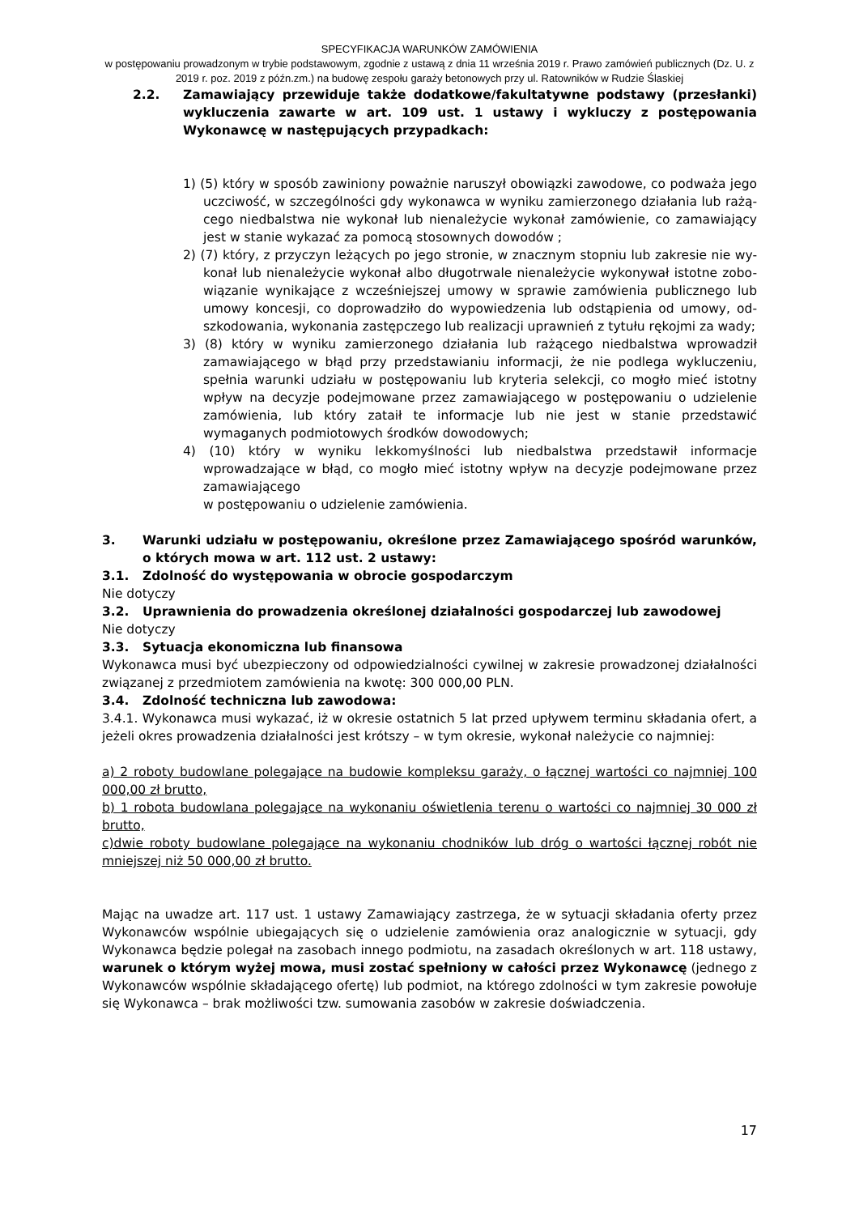SPECYFIKACJA WARUNKÓW ZAMÓWIENIA
w postępowaniu prowadzonym w trybie podstawowym, zgodnie z ustawą z dnia 11 września 2019 r. Prawo zamówień publicznych (Dz. U. z 2019 r. poz. 2019 z późn.zm.) na budowę zespołu garaży betonowych przy ul. Ratowników w Rudzie Ślaskiej
2.2. Zamawiający przewiduje także dodatkowe/fakultatywne podstawy (przesłanki) wykluczenia zawarte w art. 109 ust. 1 ustawy i wykluczy z postępowania Wykonawcę w następujących przypadkach:
1) (5) który w sposób zawiniony poważnie naruszył obowiązki zawodowe, co podważa jego uczciwość, w szczególności gdy wykonawca w wyniku zamierzonego działania lub rażą-cego niedbalstwa nie wykonał lub nienależycie wykonał zamówienie, co zamawiający jest w stanie wykazać za pomocą stosownych dowodów ;
2) (7) który, z przyczyn leżących po jego stronie, w znacznym stopniu lub zakresie nie wy-konał lub nienależycie wykonał albo długotrwale nienależycie wykonywał istotne zobo-wiązanie wynikające z wcześniejszej umowy w sprawie zamówienia publicznego lub umowy koncesji, co doprowadziło do wypowiedzenia lub odstąpienia od umowy, od-szkodowania, wykonania zastępczego lub realizacji uprawnień z tytułu rękojmi za wady;
3) (8) który w wyniku zamierzonego działania lub rażącego niedbalstwa wprowadził zamawiającego w błąd przy przedstawianiu informacji, że nie podlega wykluczeniu, spełnia warunki udziału w postępowaniu lub kryteria selekcji, co mogło mieć istotny wpływ na decyzje podejmowane przez zamawiającego w postępowaniu o udzielenie zamówienia, lub który zataił te informacje lub nie jest w stanie przedstawić wymaganych podmiotowych środków dowodowych;
4) (10) który w wyniku lekkomyślności lub niedbalstwa przedstawił informacje wprowadzające w błąd, co mogło mieć istotny wpływ na decyzje podejmowane przez zamawiającego
w postępowaniu o udzielenie zamówienia.
3. Warunki udziału w postępowaniu, określone przez Zamawiającego spośród warunków, o których mowa w art. 112 ust. 2 ustawy:
3.1. Zdolność do występowania w obrocie gospodarczym
Nie dotyczy
3.2. Uprawnienia do prowadzenia określonej działalności gospodarczej lub zawodowej
Nie dotyczy
3.3. Sytuacja ekonomiczna lub finansowa
Wykonawca musi być ubezpieczony od odpowiedzialności cywilnej w zakresie prowadzonej działalności związanej z przedmiotem zamówienia na kwotę: 300 000,00 PLN.
3.4. Zdolność techniczna lub zawodowa:
3.4.1. Wykonawca musi wykazać, iż w okresie ostatnich 5 lat przed upływem terminu składania ofert, a jeżeli okres prowadzenia działalności jest krótszy – w tym okresie, wykonał należycie co najmniej:
a) 2 roboty budowlane polegające na budowie kompleksu garaży, o łącznej wartości co najmniej 100 000,00 zł brutto,
b) 1 robota budowlana polegające na wykonaniu oświetlenia terenu o wartości co najmniej 30 000 zł brutto,
c)dwie roboty budowlane polegające na wykonaniu chodników lub dróg o wartości łącznej robót nie mniejszej niż 50 000,00 zł brutto.
Mając na uwadze art. 117 ust. 1 ustawy Zamawiający zastrzega, że w sytuacji składania oferty przez Wykonawców wspólnie ubiegających się o udzielenie zamówienia oraz analogicznie w sytuacji, gdy Wykonawca będzie polegał na zasobach innego podmiotu, na zasadach określonych w art. 118 ustawy, warunek o którym wyżej mowa, musi zostać spełniony w całości przez Wykonawcę (jednego z Wykonawców wspólnie składającego ofertę) lub podmiot, na którego zdolności w tym zakresie powołuje się Wykonawca – brak możliwości tzw. sumowania zasobów w zakresie doświadczenia.
17